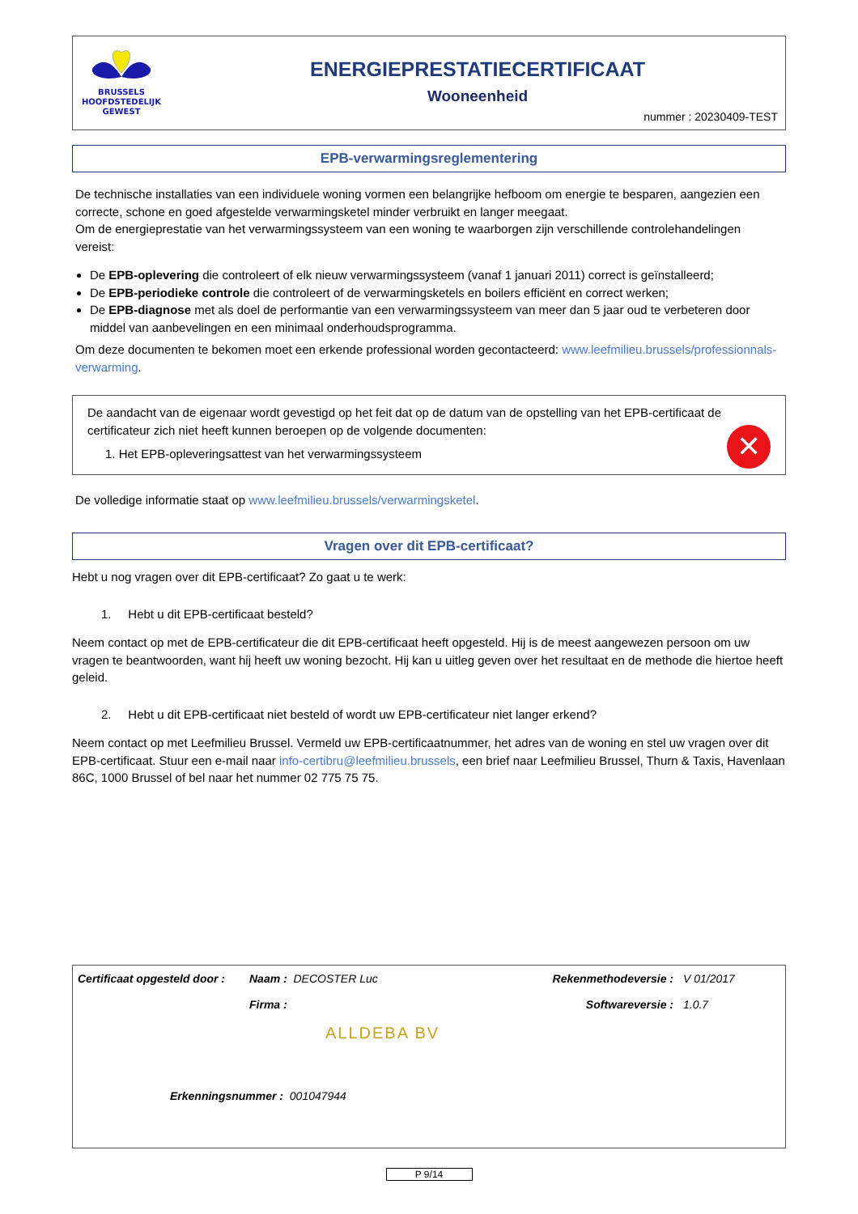BRUSSELS
HOOFDSTEDELIJK
GEWEST
ENERGIEPRESTATIECERTIFICAAT
Wooneenheid
nummer : 20230409-TEST
EPB-verwarmingsreglementering
De technische installaties van een individuele woning vormen een belangrijke hefboom om energie te besparen, aangezien een correcte, schone en goed afgestelde verwarmingsketel minder verbruikt en langer meegaat.
Om de energieprestatie van het verwarmingssysteem van een woning te waarborgen zijn verschillende controlehandelingen vereist:
De EPB-oplevering die controleert of elk nieuw verwarmingssysteem (vanaf 1 januari 2011) correct is geïnstalleerd;
De EPB-periodieke controle die controleert of de verwarmingsketels en boilers efficiënt en correct werken;
De EPB-diagnose met als doel de performantie van een verwarmingssysteem van meer dan 5 jaar oud te verbeteren door middel van aanbevelingen en een minimaal onderhoudsprogramma.
Om deze documenten te bekomen moet een erkende professional worden gecontacteerd: www.leefmilieu.brussels/professionnals-verwarming.
De aandacht van de eigenaar wordt gevestigd op het feit dat op de datum van de opstelling van het EPB-certificaat de certificateur zich niet heeft kunnen beroepen op de volgende documenten:
1. Het EPB-opleveringsattest van het verwarmingssysteem
✕
De volledige informatie staat op www.leefmilieu.brussels/verwarmingsketel.
Vragen over dit EPB-certificaat?
Hebt u nog vragen over dit EPB-certificaat? Zo gaat u te werk:
1. Hebt u dit EPB-certificaat besteld?
Neem contact op met de EPB-certificateur die dit EPB-certificaat heeft opgesteld. Hij is de meest aangewezen persoon om uw vragen te beantwoorden, want hij heeft uw woning bezocht. Hij kan u uitleg geven over het resultaat en de methode die hiertoe heeft geleid.
2. Hebt u dit EPB-certificaat niet besteld of wordt uw EPB-certificateur niet langer erkend?
Neem contact op met Leefmilieu Brussel. Vermeld uw EPB-certificaatnummer, het adres van de woning en stel uw vragen over dit EPB-certificaat. Stuur een e-mail naar info-certibru@leefmilieu.brussels, een brief naar Leefmilieu Brussel, Thurn & Taxis, Havenlaan 86C, 1000 Brussel of bel naar het nummer 02 775 75 75.
| Certificaat opgesteld door : | Naam : DECOSTER Luc | Rekenmethodeversie : | V 01/2017 |
| | Firma : | Softwareversie : | 1.0.7 |
| | ALLDEBA BV | | |
| Erkenningsnummer : 001047944 | | | |
P 9/14